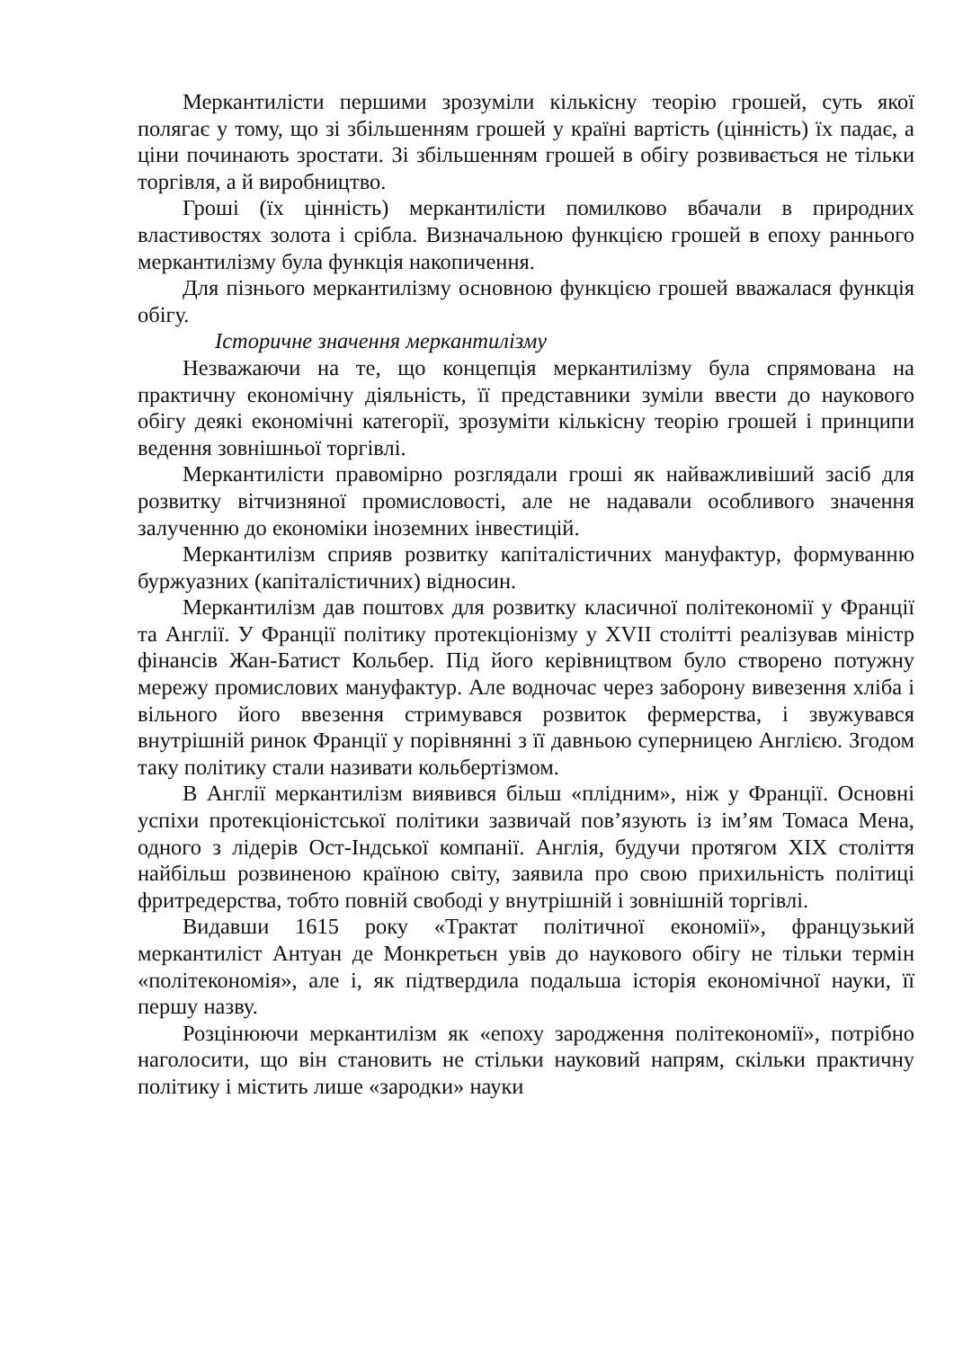Меркантилісти першими зрозуміли кількісну теорію грошей, суть якої полягає у тому, що зі збільшенням грошей у країні вартість (цінність) їх падає, а ціни починають зростати. Зі збільшенням грошей в обігу розвивається не тільки торгівля, а й виробництво.
Гроші (їх цінність) меркантилісти помилково вбачали в природних властивостях золота і срібла. Визначальною функцією грошей в епоху раннього меркантилізму була функція накопичення.
Для пізнього меркантилізму основною функцією грошей вважалася функція обігу.
Історичне значення меркантилізму
Незважаючи на те, що концепція меркантилізму була спрямована на практичну економічну діяльність, її представники зуміли ввести до наукового обігу деякі економічні категорії, зрозуміти кількісну теорію грошей і принципи ведення зовнішньої торгівлі.
Меркантилісти правомірно розглядали гроші як найважливіший засіб для розвитку вітчизняної промисловості, але не надавали особливого значення залученню до економіки іноземних інвестицій.
Меркантилізм сприяв розвитку капіталістичних мануфактур, формуванню буржуазних (капіталістичних) відносин.
Меркантилізм дав поштовх для розвитку класичної політекономії у Франції та Англії. У Франції політику протекціонізму у XVII столітті реалізував міністр фінансів Жан-Батист Кольбер. Під його керівництвом було створено потужну мережу промислових мануфактур. Але водночас через заборону вивезення хліба і вільного його ввезення стримувався розвиток фермерства, і звужувався внутрішній ринок Франції у порівнянні з її давньою суперницею Англією. Згодом таку політику стали називати кольбертізмом.
В Англії меркантилізм виявився більш «плідним», ніж у Франції. Основні успіхи протекціоністської політики зазвичай пов’язують із ім’ям Томаса Мена, одного з лідерів Ост-Індської компанії. Англія, будучи протягом XIX століття найбільш розвиненою країною світу, заявила про свою прихильність політиці фритредерства, тобто повній свободі у внутрішній і зовнішній торгівлі.
Видавши 1615 року «Трактат політичної економії», французький меркантиліст Антуан де Монкретьєн увів до наукового обігу не тільки термін «політекономія», але і, як підтвердила подальша історія економічної науки, її першу назву.
Розцінюючи меркантилізм як «епоху зародження політекономії», потрібно наголосити, що він становить не стільки науковий напрям, скільки практичну політику і містить лише «зародки» науки